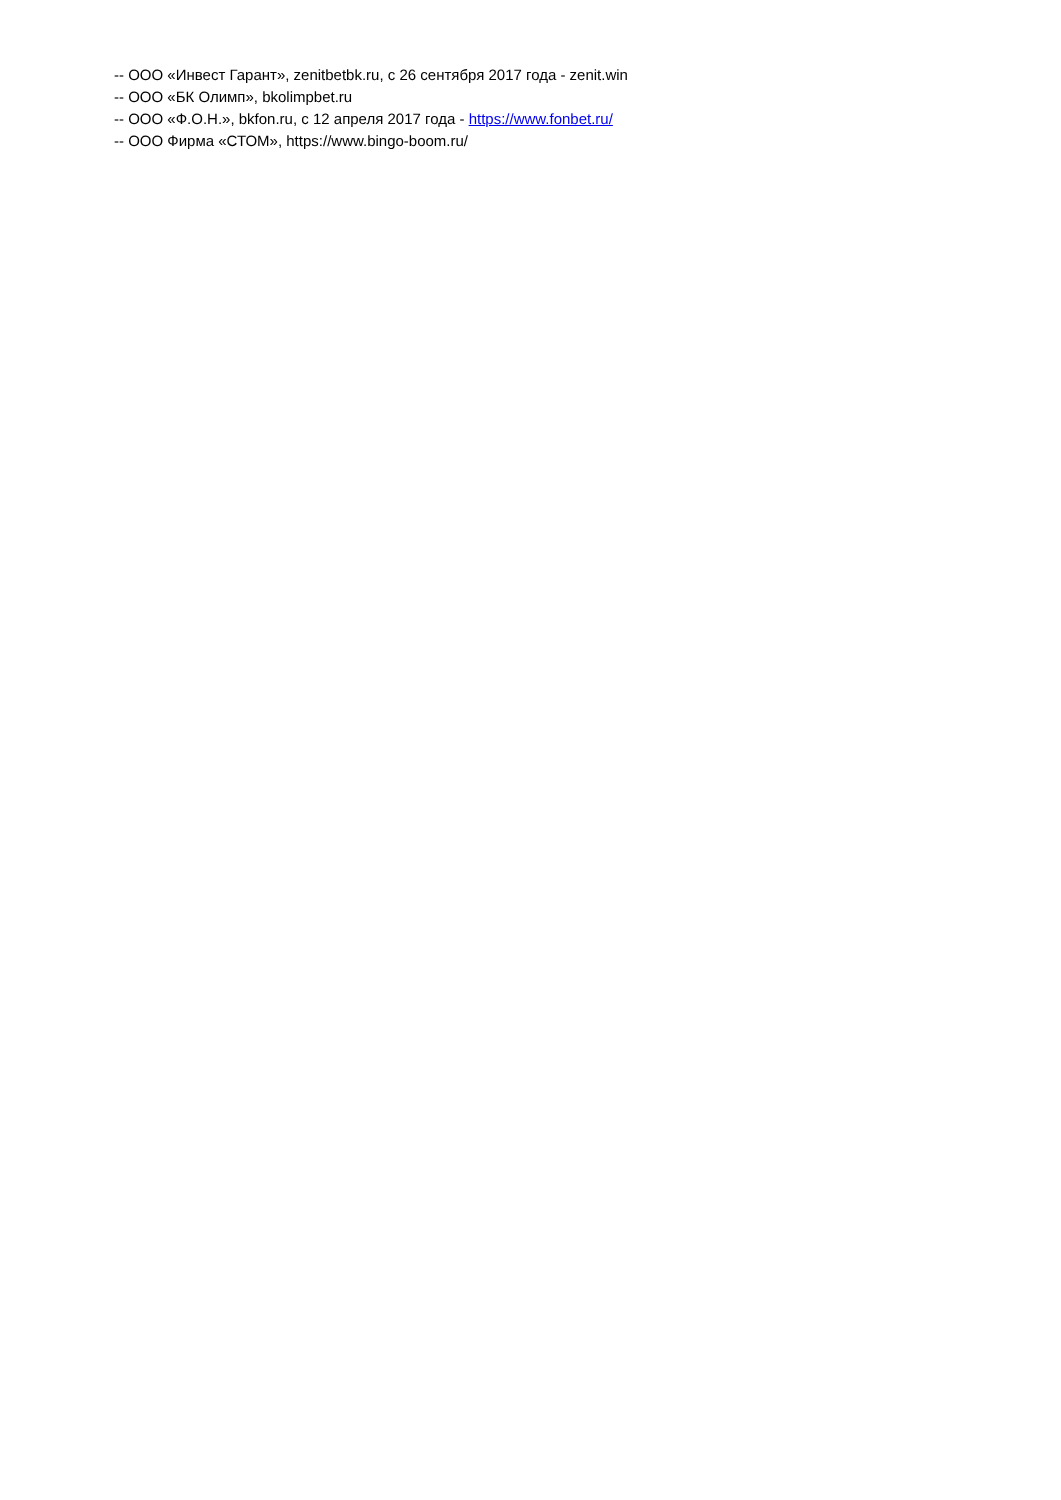-- ООО «Инвест Гарант», zenitbetbk.ru, с 26 сентября 2017 года - zenit.win
-- ООО «БК Олимп», bkolimpbet.ru
-- ООО «Ф.О.Н.», bkfon.ru, с 12 апреля 2017 года - https://www.fonbet.ru/
-- ООО Фирма «СТОМ», https://www.bingo-boom.ru/